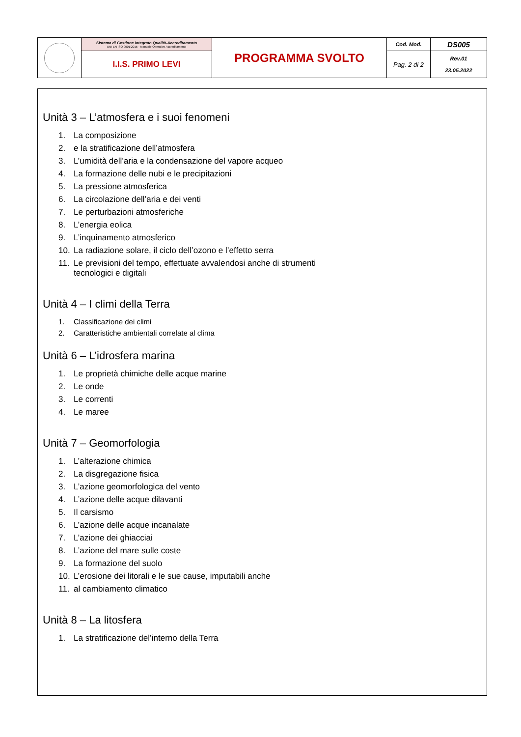| | Sistema di Gestione Integrato Qualità-Accreditamento UNI EN ISO 9001:2015 - Manuale Operativo Accreditamento | PROGRAMMA SVOLTO | Cod. Mod. | DS005 |
| | I.I.S. PRIMO LEVI | | Pag. 2 di 2 | Rev.01 23.05.2022 |
Unità 3 – L’atmosfera e i suoi fenomeni
1. La composizione
2. e la stratificazione dell’atmosfera
3. L’umidità dell’aria e la condensazione del vapore acqueo
4. La formazione delle nubi e le precipitazioni
5. La pressione atmosferica
6. La circolazione dell’aria e dei venti
7. Le perturbazioni atmosferiche
8. L’energia eolica
9. L’inquinamento atmosferico
10. La radiazione solare, il ciclo dell’ozono e l’effetto serra
11. Le previsioni del tempo, effettuate avvalendosi anche di strumenti
tecnologici e digitali
Unità 4 – I climi della Terra
1. Classificazione dei climi
2. Caratteristiche ambientali correlate al clima
Unità 6 – L’idrosfera marina
1. Le proprietà chimiche delle acque marine
2. Le onde
3. Le correnti
4. Le maree
Unità 7 – Geomorfologia
1. L’alterazione chimica
2. La disgregazione fisica
3. L’azione geomorfologica del vento
4. L’azione delle acque dilavanti
5. Il carsismo
6. L’azione delle acque incanalate
7. L’azione dei ghiacciai
8. L’azione del mare sulle coste
9. La formazione del suolo
10. L’erosione dei litorali e le sue cause, imputabili anche
11. al cambiamento climatico
Unità 8 – La litosfera
1. La stratificazione del’interno della Terra